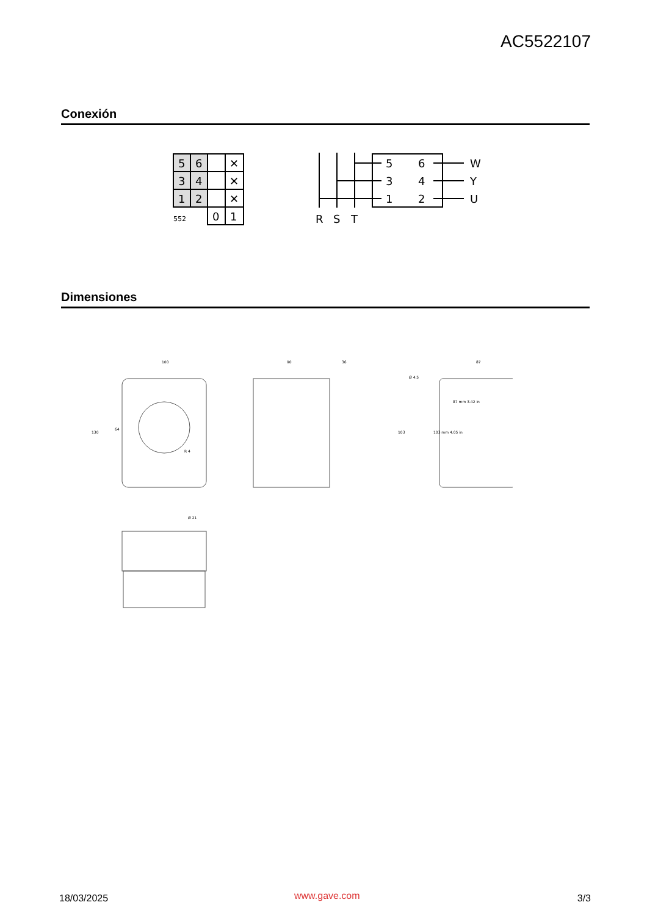AC5522107
Conexión
5
6
✕
3
4
✕
1
2
✕
552
0
1
5
6
W
3
4
Y
1
2
U
R
S
T
Dimensiones
100
90
36
87
130
64
103
87 mm 3.42 in
103 mm 4.05 in
R 4
Ø 4.5
Ø 21
18/03/2025 www.gave.com 3/3